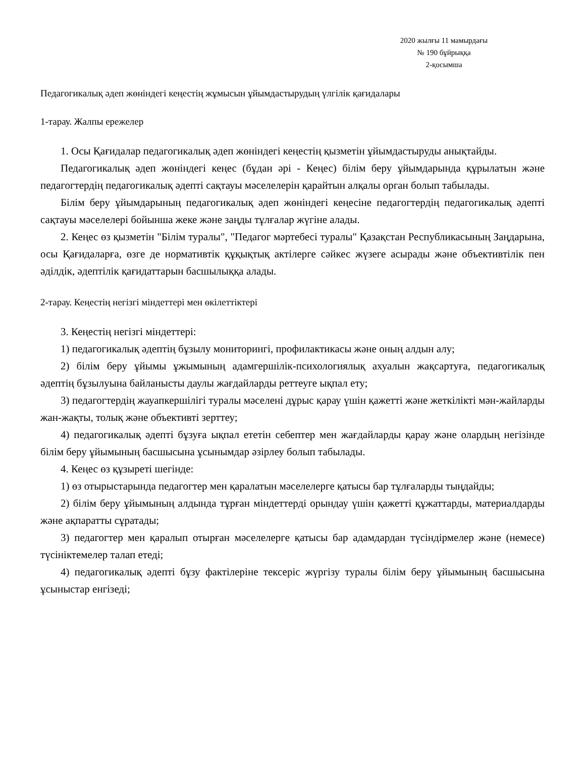2020 жылғы 11 мамырдағы
№ 190 бұйрыққа
2-қосымша
Педагогикалық әдеп жөніндегі кеңестің жұмысын ұйымдастырудың үлгілік қағидалары
1-тарау. Жалпы ережелер
1. Осы Қағидалар педагогикалық әдеп жөніндегі кеңестің қызметін ұйымдастыруды анықтайды.
Педагогикалық әдеп жөніндегі кеңес (бұдан әрі - Кеңес) білім беру ұйымдарында құрылатын және педагогтердің педагогикалық әдепті сақтауы мәселелерін қарайтын алқалы орган болып табылады.
Білім беру ұйымдарының педагогикалық әдеп жөніндегі кеңесіне педагогтердің педагогикалық әдепті сақтауы мәселелері бойынша жеке және заңды тұлғалар жүгіне алады.
2. Кеңес өз қызметін "Білім туралы", "Педагог мәртебесі туралы" Қазақстан Республикасының Заңдарына, осы Қағидаларға, өзге де нормативтік құқықтық актілерге сәйкес жүзеге асырады және объективтілік пен әділдік, әдептілік қағидаттарын басшылыққа алады.
2-тарау. Кеңестің негізгі міндеттері мен өкілеттіктері
3. Кеңестің негізгі міндеттері:
1) педагогикалық әдептің бұзылу мониторингі, профилактикасы және оның алдын алу;
2) білім беру ұйымы ұжымының адамгершілік-психологиялық ахуалын жақсартуға, педагогикалық әдептің бұзылуына байланысты даулы жағдайларды реттеуге ықпал ету;
3) педагогтердің жауапкершілігі туралы мәселені дұрыс қарау үшін қажетті және жеткілікті мән-жайларды жан-жақты, толық және объективті зерттеу;
4) педагогикалық әдепті бұзуға ықпал ететін себептер мен жағдайларды қарау және олардың негізінде білім беру ұйымының басшысына ұсынымдар әзірлеу болып табылады.
4. Кеңес өз құзыреті шегінде:
1) өз отырыстарында педагогтер мен қаралатын мәселелерге қатысы бар тұлғаларды тыңдайды;
2) білім беру ұйымының алдында тұрған міндеттерді орындау үшін қажетті құжаттарды, материалдарды және ақпаратты сұратады;
3) педагогтер мен қаралып отырған мәселелерге қатысы бар адамдардан түсіндірмелер және (немесе) түсініктемелер талап етеді;
4) педагогикалық әдепті бұзу фактілеріне тексеріс жүргізу туралы білім беру ұйымының басшысына ұсыныстар енгізеді;